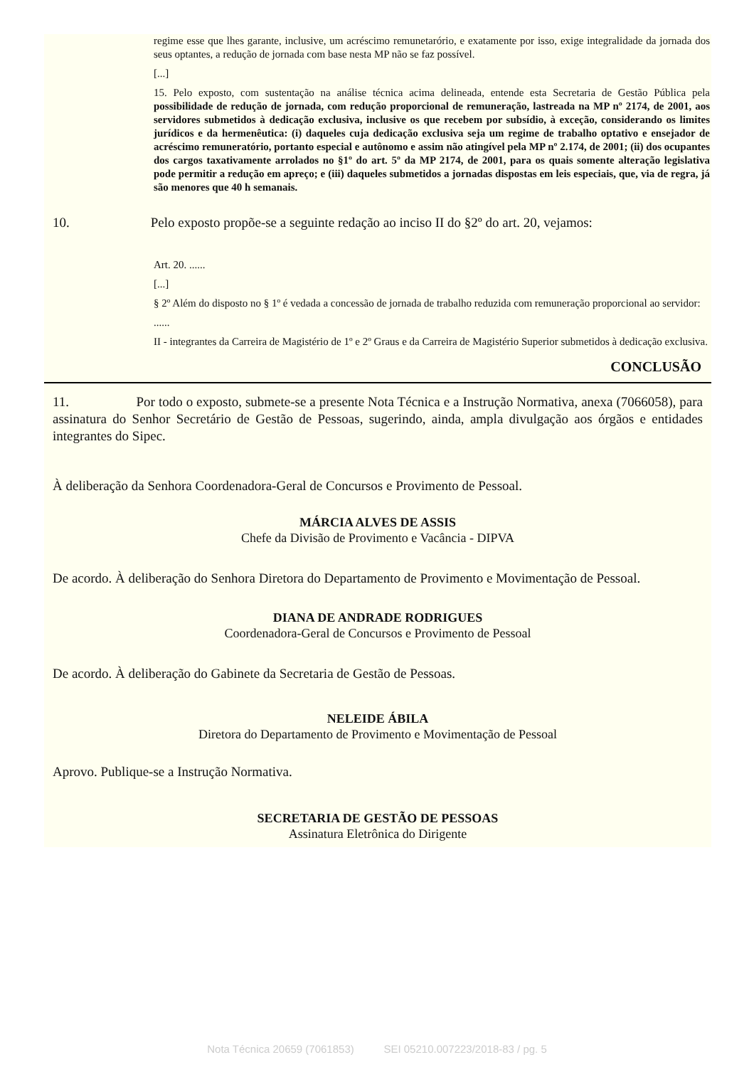regime esse que lhes garante, inclusive, um acréscimo remunetarório, e exatamente por isso, exige integralidade da jornada dos seus optantes, a redução de jornada com base nesta MP não se faz possível.
[...]
15. Pelo exposto, com sustentação na análise técnica acima delineada, entende esta Secretaria de Gestão Pública pela possibilidade de redução de jornada, com redução proporcional de remuneração, lastreada na MP nº 2174, de 2001, aos servidores submetidos à dedicação exclusiva, inclusive os que recebem por subsídio, à exceção, considerando os limites jurídicos e da hermenêutica: (i) daqueles cuja dedicação exclusiva seja um regime de trabalho optativo e ensejador de acréscimo remuneratório, portanto especial e autônomo e assim não atingível pela MP nº 2.174, de 2001; (ii) dos ocupantes dos cargos taxativamente arrolados no §1º do art. 5º da MP 2174, de 2001, para os quais somente alteração legislativa pode permitir a redução em apreço; e (iii) daqueles submetidos a jornadas dispostas em leis especiais, que, via de regra, já são menores que 40 h semanais.
10. Pelo exposto propõe-se a seguinte redação ao inciso II do §2º do art. 20, vejamos:
Art. 20. ......
[...]
§ 2º Além do disposto no § 1º é vedada a concessão de jornada de trabalho reduzida com remuneração proporcional ao servidor:
......
II - integrantes da Carreira de Magistério de 1º e 2º Graus e da Carreira de Magistério Superior submetidos à dedicação exclusiva.
CONCLUSÃO
11. Por todo o exposto, submete-se a presente Nota Técnica e a Instrução Normativa, anexa (7066058), para assinatura do Senhor Secretário de Gestão de Pessoas, sugerindo, ainda, ampla divulgação aos órgãos e entidades integrantes do Sipec.
À deliberação da Senhora Coordenadora-Geral de Concursos e Provimento de Pessoal.
MÁRCIA ALVES DE ASSIS
Chefe da Divisão de Provimento e Vacância - DIPVA
De acordo. À deliberação do Senhora Diretora do Departamento de Provimento e Movimentação de Pessoal.
DIANA DE ANDRADE RODRIGUES
Coordenadora-Geral de Concursos e Provimento de Pessoal
De acordo. À deliberação do Gabinete da Secretaria de Gestão de Pessoas.
NELEIDE ÁBILA
Diretora do Departamento de Provimento e Movimentação de Pessoal
Aprovo. Publique-se a Instrução Normativa.
SECRETARIA DE GESTÃO DE PESSOAS
Assinatura Eletrônica do Dirigente
Nota Técnica 20659 (7061853) SEI 05210.007223/2018-83 / pg. 5